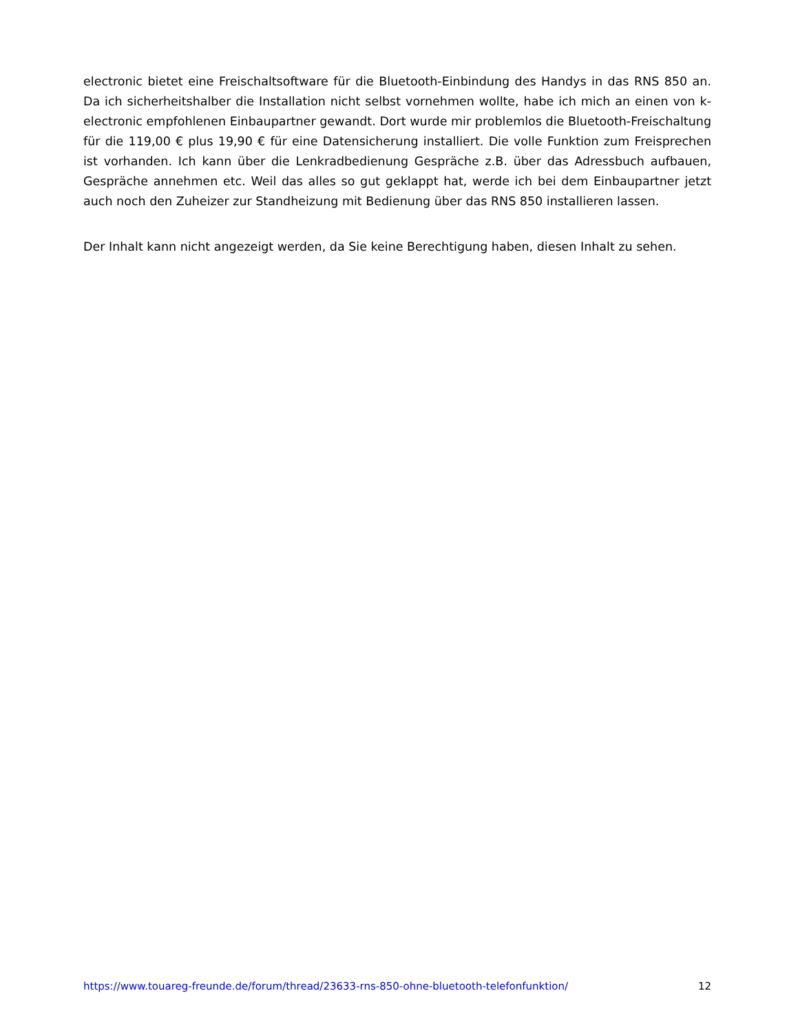electronic bietet eine Freischaltsoftware für die Bluetooth-Einbindung des Handys in das RNS 850 an. Da ich sicherheitshalber die Installation nicht selbst vornehmen wollte, habe ich mich an einen von k-electronic empfohlenen Einbaupartner gewandt. Dort wurde mir problemlos die Bluetooth-Freischaltung für die 119,00 € plus 19,90 € für eine Datensicherung installiert. Die volle Funktion zum Freisprechen ist vorhanden. Ich kann über die Lenkradbedienung Gespräche z.B. über das Adressbuch aufbauen, Gespräche annehmen etc. Weil das alles so gut geklappt hat, werde ich bei dem Einbaupartner jetzt auch noch den Zuheizer zur Standheizung mit Bedienung über das RNS 850 installieren lassen.
Der Inhalt kann nicht angezeigt werden, da Sie keine Berechtigung haben, diesen Inhalt zu sehen.
https://www.touareg-freunde.de/forum/thread/23633-rns-850-ohne-bluetooth-telefonfunktion/ 12